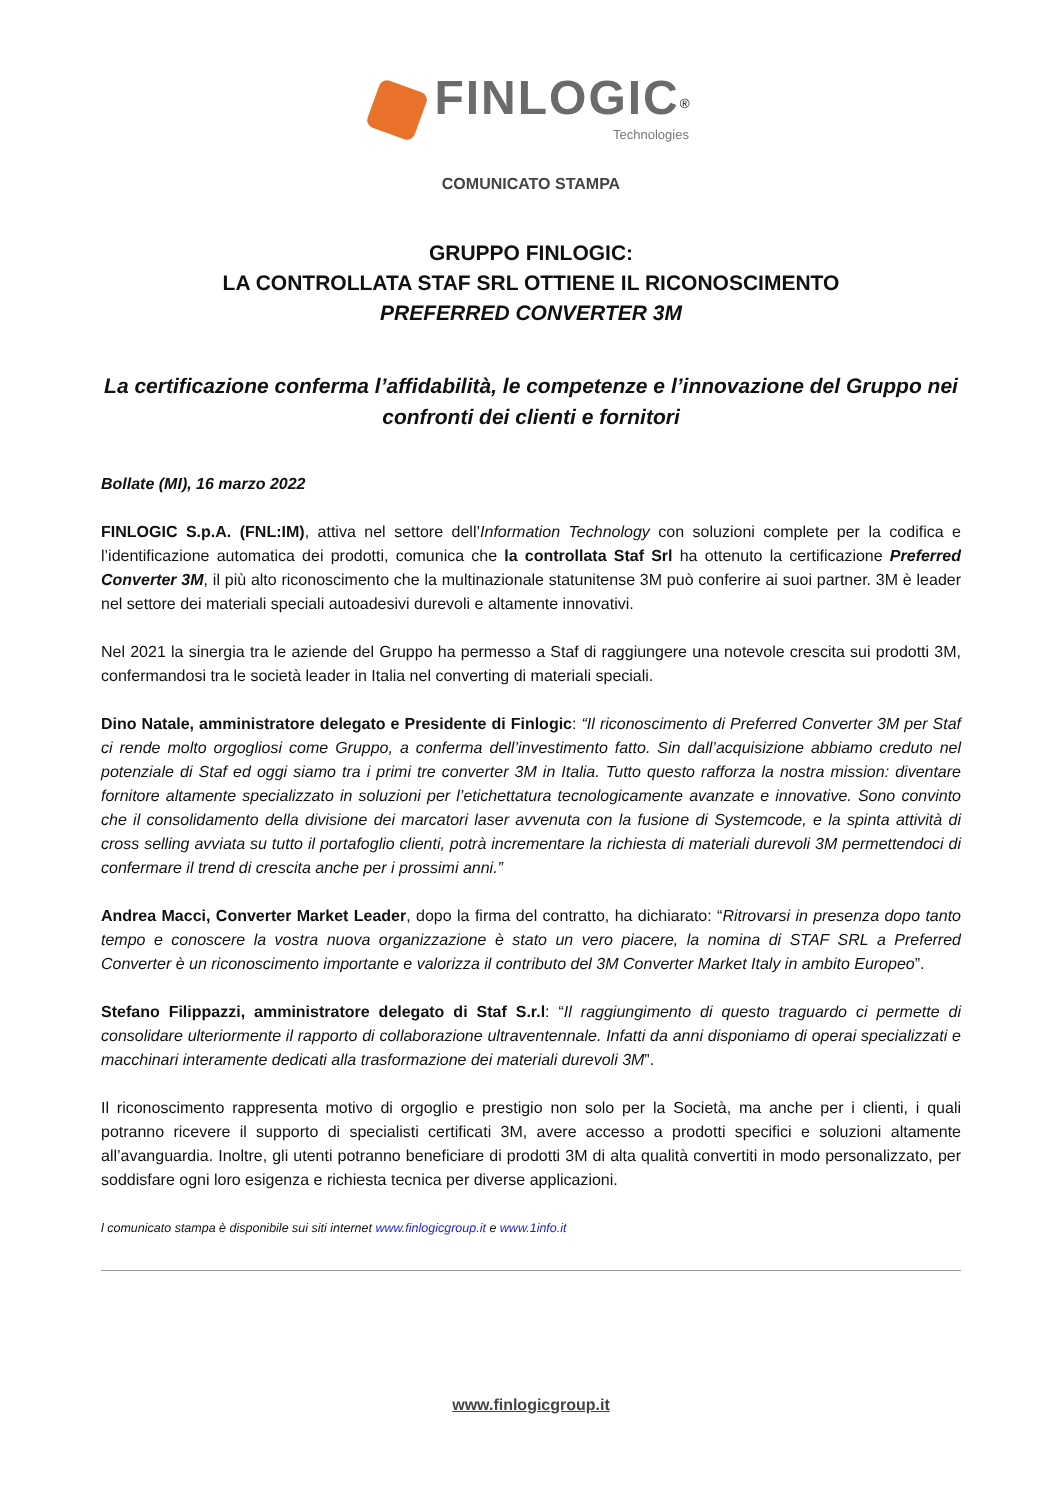FINLOGIC<sup>®</sup>
Technologies
COMUNICATO STAMPA
GRUPPO FINLOGIC:
LA CONTROLLATA STAF SRL OTTIENE IL RICONOSCIMENTO
PREFERRED CONVERTER 3M
La certificazione conferma l’affidabilità, le competenze e l’innovazione del Gruppo nei confronti dei clienti e fornitori
Bollate (MI), 16 marzo 2022
FINLOGIC S.p.A. (FNL:IM), attiva nel settore dell’Information Technology con soluzioni complete per la codifica e l’identificazione automatica dei prodotti, comunica che la controllata Staf Srl ha ottenuto la certificazione Preferred Converter 3M, il più alto riconoscimento che la multinazionale statunitense 3M può conferire ai suoi partner. 3M è leader nel settore dei materiali speciali autoadesivi durevoli e altamente innovativi.
Nel 2021 la sinergia tra le aziende del Gruppo ha permesso a Staf di raggiungere una notevole crescita sui prodotti 3M, confermandosi tra le società leader in Italia nel converting di materiali speciali.
Dino Natale, amministratore delegato e Presidente di Finlogic: “Il riconoscimento di Preferred Converter 3M per Staf ci rende molto orgogliosi come Gruppo, a conferma dell’investimento fatto. Sin dall’acquisizione abbiamo creduto nel potenziale di Staf ed oggi siamo tra i primi tre converter 3M in Italia. Tutto questo rafforza la nostra mission: diventare fornitore altamente specializzato in soluzioni per l’etichettatura tecnologicamente avanzate e innovative. Sono convinto che il consolidamento della divisione dei marcatori laser avvenuta con la fusione di Systemcode, e la spinta attività di cross selling avviata su tutto il portafoglio clienti, potrà incrementare la richiesta di materiali durevoli 3M permettendoci di confermare il trend di crescita anche per i prossimi anni.”
Andrea Macci, Converter Market Leader, dopo la firma del contratto, ha dichiarato: “Ritrovarsi in presenza dopo tanto tempo e conoscere la vostra nuova organizzazione è stato un vero piacere, la nomina di STAF SRL a Preferred Converter è un riconoscimento importante e valorizza il contributo del 3M Converter Market Italy in ambito Europeo”.
Stefano Filippazzi, amministratore delegato di Staf S.r.l: “Il raggiungimento di questo traguardo ci permette di consolidare ulteriormente il rapporto di collaborazione ultraventennale. Infatti da anni disponiamo di operai specializzati e macchinari interamente dedicati alla trasformazione dei materiali durevoli 3M”.
Il riconoscimento rappresenta motivo di orgoglio e prestigio non solo per la Società, ma anche per i clienti, i quali potranno ricevere il supporto di specialisti certificati 3M, avere accesso a prodotti specifici e soluzioni altamente all’avanguardia. Inoltre, gli utenti potranno beneficiare di prodotti 3M di alta qualità convertiti in modo personalizzato, per soddisfare ogni loro esigenza e richiesta tecnica per diverse applicazioni.
l comunicato stampa è disponibile sui siti internet www.finlogicgroup.it e www.1info.it
www.finlogicgroup.it